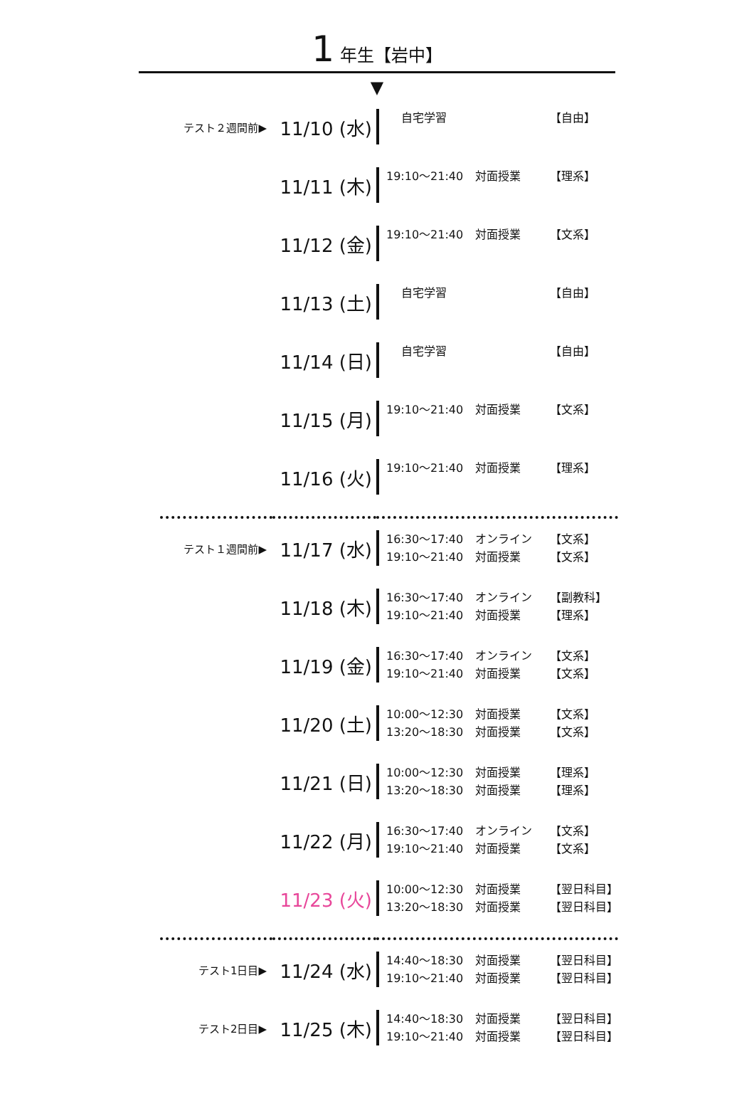1 年生【岩中】
▼
| テスト２週間前▶ | 11/10 (水) | 自宅学習 【自由】 |
| | 11/11 (木) | 19:10〜21:40 対面授業 【理系】 |
| | 11/12 (金) | 19:10〜21:40 対面授業 【文系】 |
| | 11/13 (土) | 自宅学習 【自由】 |
| | 11/14 (日) | 自宅学習 【自由】 |
| | 11/15 (月) | 19:10〜21:40 対面授業 【文系】 |
| | 11/16 (火) | 19:10〜21:40 対面授業 【理系】 |
| テスト１週間前▶ | 11/17 (水) | 16:30〜17:40 オンライン 【文系】 19:10〜21:40 対面授業 【文系】 |
| | 11/18 (木) | 16:30〜17:40 オンライン 【副教科】 19:10〜21:40 対面授業 【理系】 |
| | 11/19 (金) | 16:30〜17:40 オンライン 【文系】 19:10〜21:40 対面授業 【文系】 |
| | 11/20 (土) | 10:00〜12:30 対面授業 【文系】 13:20〜18:30 対面授業 【文系】 |
| | 11/21 (日) | 10:00〜12:30 対面授業 【理系】 13:20〜18:30 対面授業 【理系】 |
| | 11/22 (月) | 16:30〜17:40 オンライン 【文系】 19:10〜21:40 対面授業 【文系】 |
| | 11/23 (火) | 10:00〜12:30 対面授業 【翌日科目】 13:20〜18:30 対面授業 【翌日科目】 |
| テスト1日目▶ | 11/24 (水) | 14:40〜18:30 対面授業 【翌日科目】 19:10〜21:40 対面授業 【翌日科目】 |
| テスト2日目▶ | 11/25 (木) | 14:40〜18:30 対面授業 【翌日科目】 19:10〜21:40 対面授業 【翌日科目】 |